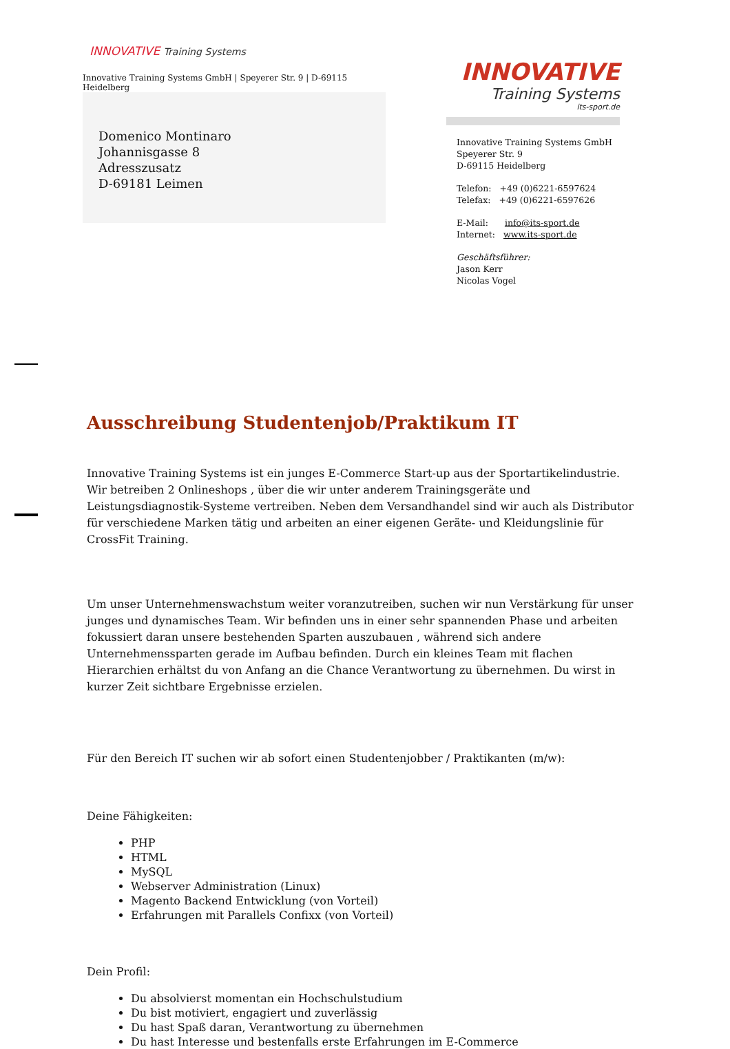INNOVATIVE Training Systems
Innovative Training Systems GmbH | Speyerer Str. 9 | D-69115 Heidelberg
Domenico Montinaro
Johannisgasse 8
Adresszusatz
D-69181 Leimen
INNOVATIVE
Training Systems
its-sport.de
Innovative Training Systems GmbH
Speyerer Str. 9
D-69115 Heidelberg
Telefon: +49 (0)6221-6597624
Telefax: +49 (0)6221-6597626
E-Mail: info@its-sport.de
Internet: www.its-sport.de
Geschäftsführer:
Jason Kerr
Nicolas Vogel
Ausschreibung Studentenjob/Praktikum IT
Innovative Training Systems ist ein junges E-Commerce Start-up aus der Sportartikelindustrie. Wir betreiben 2 Onlineshops , über die wir unter anderem Trainingsgeräte und Leistungsdiagnostik-Systeme vertreiben. Neben dem Versandhandel sind wir auch als Distributor für verschiedene Marken tätig und arbeiten an einer eigenen Geräte- und Kleidungslinie für CrossFit Training.
Um unser Unternehmenswachstum weiter voranzutreiben, suchen wir nun Verstärkung für unser junges und dynamisches Team. Wir befinden uns in einer sehr spannenden Phase und arbeiten fokussiert daran unsere bestehenden Sparten auszubauen , während sich andere Unternehmenssparten gerade im Aufbau befinden. Durch ein kleines Team mit flachen Hierarchien erhältst du von Anfang an die Chance Verantwortung zu übernehmen. Du wirst in kurzer Zeit sichtbare Ergebnisse erzielen.
Für den Bereich IT suchen wir ab sofort einen Studentenjobber / Praktikanten (m/w):
Deine Fähigkeiten:
PHP
HTML
MySQL
Webserver Administration (Linux)
Magento Backend Entwicklung (von Vorteil)
Erfahrungen mit Parallels Confixx (von Vorteil)
Dein Profil:
Du absolvierst momentan ein Hochschulstudium
Du bist motiviert, engagiert und zuverlässig
Du hast Spaß daran, Verantwortung zu übernehmen
Du hast Interesse und bestenfalls erste Erfahrungen im E-Commerce